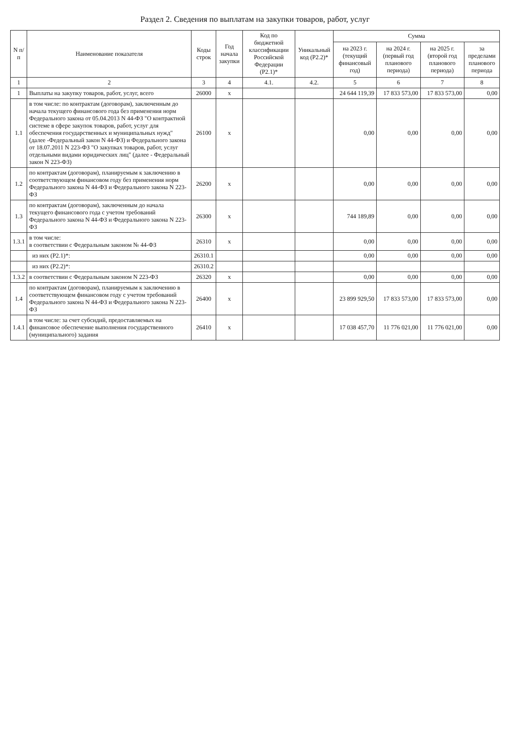Раздел 2. Сведения по выплатам на закупки товаров, работ, услуг
| N п/п | Наименование показателя | Коды строк | Год начала закупки | Код по бюджетной классификации Российской Федерации (Р2.1)* | Уникальный код (Р2.2)* | Сумма | | | |
| --- | --- | --- | --- | --- | --- | --- | --- | --- | --- |
| | | | | | | на 2023 г. (текущий финансовый год) | на 2024 г. (первый год планового периода) | на 2025 г. (второй год планового периода) | за пределами планового периода |
| 1 | 2 | 3 | 4 | 4.1. | 4.2. | 5 | 6 | 7 | 8 |
| 1 | Выплаты на закупку товаров, работ, услуг, всего | 26000 | x | | | 24 644 119,39 | 17 833 573,00 | 17 833 573,00 | 0,00 |
| 1.1 | в том числе: по контрактам (договорам), заключенным до начала текущего финансового года без применения норм Федерального закона от 05.04.2013 N 44-ФЗ "О контрактной системе в сфере закупок товаров, работ, услуг для обеспечения государственных и муниципальных нужд" (далее -Федеральный закон N 44-ФЗ) и Федерального закона от 18.07.2011 N 223-ФЗ "О закупках товаров, работ, услуг отдельными видами юридических лиц" (далее - Федеральный закон N 223-ФЗ) | 26100 | x | | | 0,00 | 0,00 | 0,00 | 0,00 |
| 1.2 | по контрактам (договорам), планируемым к заключению в соответствующем финансовом году без применения норм Федерального закона N 44-ФЗ и Федерального закона N 223-ФЗ | 26200 | x | | | 0,00 | 0,00 | 0,00 | 0,00 |
| 1.3 | по контрактам (договорам), заключенным до начала текущего финансового года с учетом требований Федерального закона N 44-ФЗ и Федерального закона N 223-ФЗ | 26300 | x | | | 744 189,89 | 0,00 | 0,00 | 0,00 |
| 1.3.1 | в том числе: в соответствии с Федеральным законом № 44-ФЗ | 26310 | x | | | 0,00 | 0,00 | 0,00 | 0,00 |
| | из них (Р2.1)*: | 26310.1 | | | | 0,00 | 0,00 | 0,00 | 0,00 |
| | из них (Р2.2)*: | 26310.2 | | | | | | | |
| 1.3.2 | в соответствии с Федеральным законом N 223-ФЗ | 26320 | x | | | 0,00 | 0,00 | 0,00 | 0,00 |
| 1.4 | по контрактам (договорам), планируемым к заключению в соответствующем финансовом году с учетом требований Федерального закона N 44-ФЗ и Федерального закона N 223-ФЗ | 26400 | x | | | 23 899 929,50 | 17 833 573,00 | 17 833 573,00 | 0,00 |
| 1.4.1 | в том числе: за счет субсидий, предоставляемых на финансовое обеспечение выполнения государственного (муниципального) задания | 26410 | x | | | 17 038 457,70 | 11 776 021,00 | 11 776 021,00 | 0,00 |